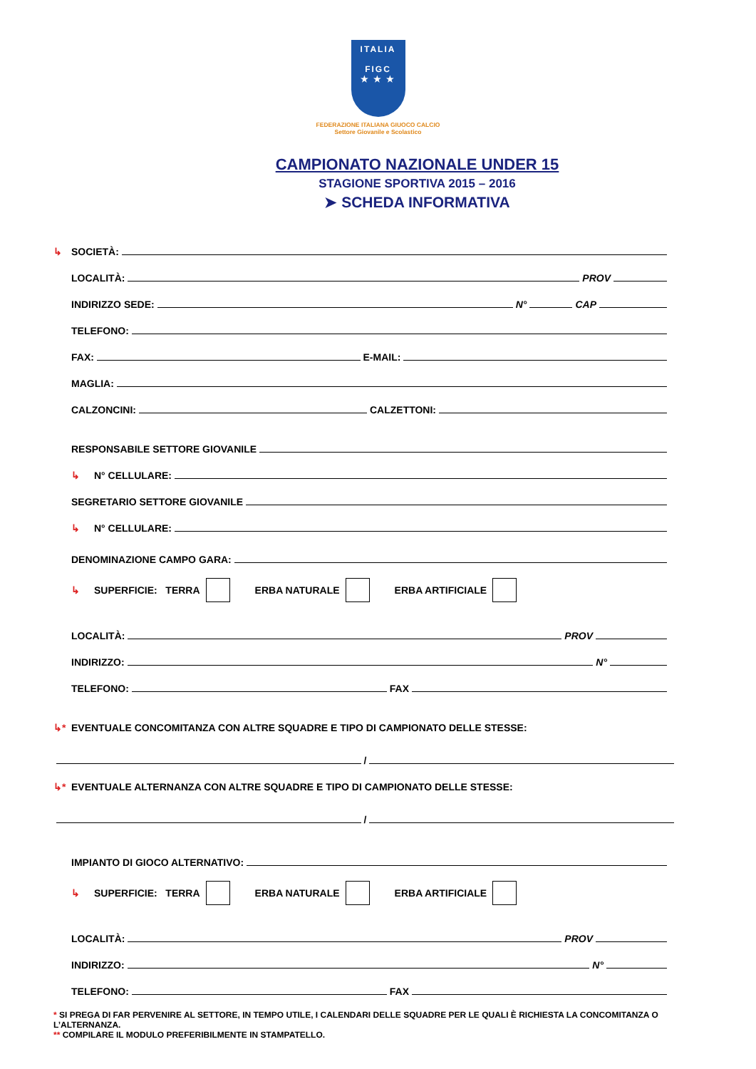ITALIA
FIGC
★ ★ ★
FEDERAZIONE ITALIANA GIUOCO CALCIO
Settore Giovanile e Scolastico
CAMPIONATO NAZIONALE UNDER 15
STAGIONE SPORTIVA 2015 – 2016
➤ SCHEDA INFORMATIVA
↳ SOCIETÀ:
LOCALITÀ: PROV
INDIRIZZO SEDE: N° CAP
TELEFONO:
FAX: E-MAIL:
MAGLIA:
CALZONCINI: CALZETTONI:
RESPONSABILE SETTORE GIOVANILE
↳ N° CELLULARE:
SEGRETARIO SETTORE GIOVANILE
↳ N° CELLULARE:
DENOMINAZIONE CAMPO GARA:
↳ SUPERFICIE: TERRA ERBA NATURALE ERBA ARTIFICIALE
LOCALITÀ: PROV
INDIRIZZO: N°
TELEFONO: FAX
↳* EVENTUALE CONCOMITANZA CON ALTRE SQUADRE E TIPO DI CAMPIONATO DELLE STESSE:
/
↳* EVENTUALE ALTERNANZA CON ALTRE SQUADRE E TIPO DI CAMPIONATO DELLE STESSE:
/
IMPIANTO DI GIOCO ALTERNATIVO:
↳ SUPERFICIE: TERRA ERBA NATURALE ERBA ARTIFICIALE
LOCALITÀ: PROV
INDIRIZZO: N°
TELEFONO: FAX
* SI PREGA DI FAR PERVENIRE AL SETTORE, IN TEMPO UTILE, I CALENDARI DELLE SQUADRE PER LE QUALI È RICHIESTA LA CONCOMITANZA O L’ALTERNANZA.
** COMPILARE IL MODULO PREFERIBILMENTE IN STAMPATELLO.